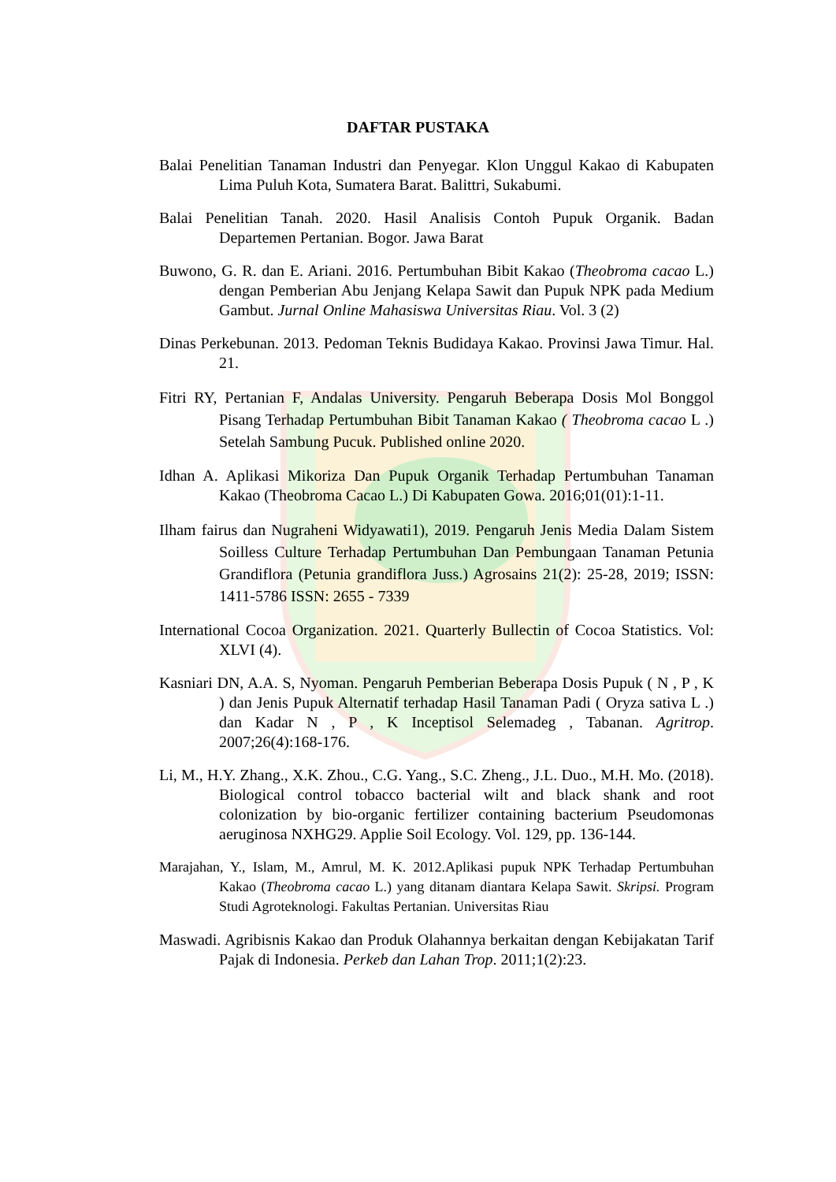DAFTAR PUSTAKA
Balai Penelitian Tanaman Industri dan Penyegar. Klon Unggul Kakao di Kabupaten Lima Puluh Kota, Sumatera Barat. Balittri, Sukabumi.
Balai Penelitian Tanah. 2020. Hasil Analisis Contoh Pupuk Organik. Badan Departemen Pertanian. Bogor. Jawa Barat
Buwono, G. R. dan E. Ariani. 2016. Pertumbuhan Bibit Kakao (Theobroma cacao L.) dengan Pemberian Abu Jenjang Kelapa Sawit dan Pupuk NPK pada Medium Gambut. Jurnal Online Mahasiswa Universitas Riau. Vol. 3 (2)
Dinas Perkebunan. 2013. Pedoman Teknis Budidaya Kakao. Provinsi Jawa Timur. Hal. 21.
Fitri RY, Pertanian F, Andalas University. Pengaruh Beberapa Dosis Mol Bonggol Pisang Terhadap Pertumbuhan Bibit Tanaman Kakao ( Theobroma cacao L .) Setelah Sambung Pucuk. Published online 2020.
Idhan A. Aplikasi Mikoriza Dan Pupuk Organik Terhadap Pertumbuhan Tanaman Kakao (Theobroma Cacao L.) Di Kabupaten Gowa. 2016;01(01):1-11.
Ilham fairus dan Nugraheni Widyawati1), 2019. Pengaruh Jenis Media Dalam Sistem Soilless Culture Terhadap Pertumbuhan Dan Pembungaan Tanaman Petunia Grandiflora (Petunia grandiflora Juss.) Agrosains 21(2): 25-28, 2019; ISSN: 1411-5786 ISSN: 2655 - 7339
International Cocoa Organization. 2021. Quarterly Bullectin of Cocoa Statistics. Vol: XLVI (4).
Kasniari DN, A.A. S, Nyoman. Pengaruh Pemberian Beberapa Dosis Pupuk ( N , P , K ) dan Jenis Pupuk Alternatif terhadap Hasil Tanaman Padi ( Oryza sativa L .) dan Kadar N , P , K Inceptisol Selemadeg , Tabanan. Agritrop. 2007;26(4):168-176.
Li, M., H.Y. Zhang., X.K. Zhou., C.G. Yang., S.C. Zheng., J.L. Duo., M.H. Mo. (2018). Biological control tobacco bacterial wilt and black shank and root colonization by bio-organic fertilizer containing bacterium Pseudomonas aeruginosa NXHG29. Applie Soil Ecology. Vol. 129, pp. 136-144.
Marajahan, Y., Islam, M., Amrul, M. K. 2012.Aplikasi pupuk NPK Terhadap Pertumbuhan Kakao (Theobroma cacao L.) yang ditanam diantara Kelapa Sawit. Skripsi. Program Studi Agroteknologi. Fakultas Pertanian. Universitas Riau
Maswadi. Agribisnis Kakao dan Produk Olahannya berkaitan dengan Kebijakatan Tarif Pajak di Indonesia. Perkeb dan Lahan Trop. 2011;1(2):23.